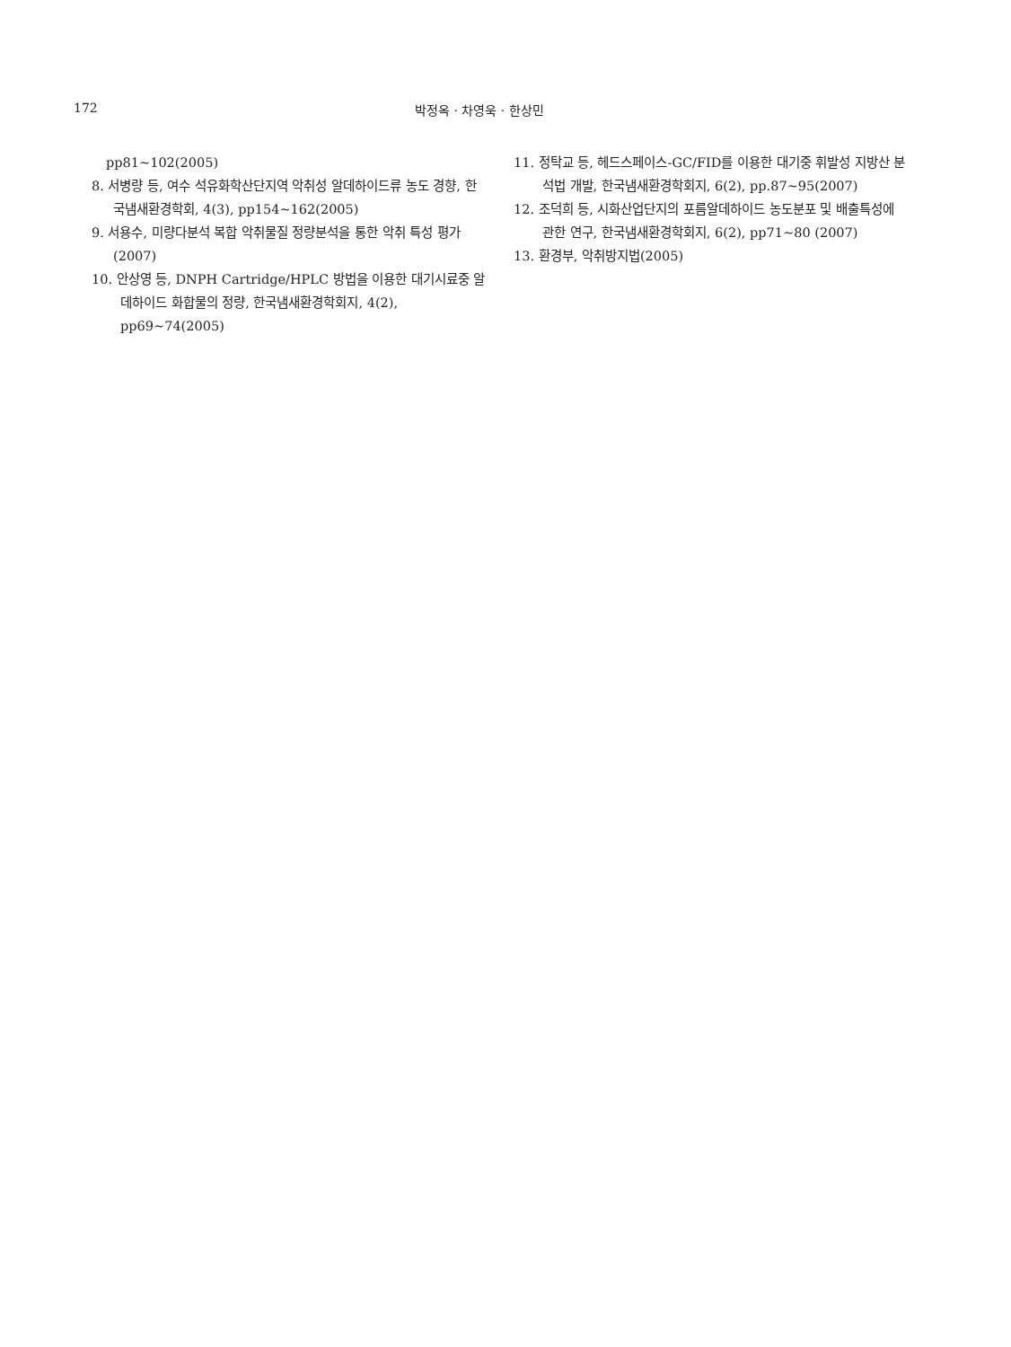172 박정옥 · 차영욱 · 한상민
pp81~102(2005)
8. 서병량 등, 여수 석유화학산단지역 악취성 알데하이드류 농도 경향, 한국냄새환경학회, 4(3), pp154~162(2005)
9. 서용수, 미량다분석 복합 악취물질 정량분석을 통한 악취 특성 평가(2007)
10. 안상영 등, DNPH Cartridge/HPLC 방법을 이용한 대기시료중 알데하이드 화합물의 정량, 한국냄새환경학회지, 4(2), pp69~74(2005)
11. 정탁교 등, 헤드스페이스-GC/FID를 이용한 대기중 휘발성 지방산 분석법 개발, 한국냄새환경학회지, 6(2), pp.87~95(2007)
12. 조덕희 등, 시화산업단지의 포름알데하이드 농도분포 및 배출특성에 관한 연구, 한국냄새환경학회지, 6(2), pp71~80 (2007)
13. 환경부, 악취방지법(2005)